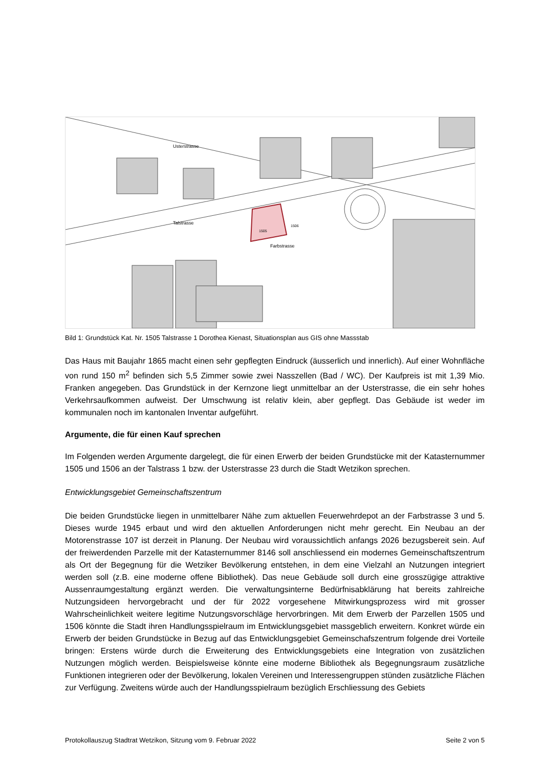Talstrasse
Farbstrasse
Usterstrasse
1505
1506
Bild 1: Grundstück Kat. Nr. 1505 Talstrasse 1 Dorothea Kienast, Situationsplan aus GIS ohne Massstab
Das Haus mit Baujahr 1865 macht einen sehr gepflegten Eindruck (äusserlich und innerlich). Auf einer Wohnfläche von rund 150 m<sup>2</sup> befinden sich 5,5 Zimmer sowie zwei Nasszellen (Bad / WC). Der Kaufpreis ist mit 1,39 Mio. Franken angegeben. Das Grundstück in der Kernzone liegt unmittelbar an der Usterstrasse, die ein sehr hohes Verkehrsaufkommen aufweist. Der Umschwung ist relativ klein, aber gepflegt. Das Gebäude ist weder im kommunalen noch im kantonalen Inventar aufgeführt.
Argumente, die für einen Kauf sprechen
Im Folgenden werden Argumente dargelegt, die für einen Erwerb der beiden Grundstücke mit der Katasternummer 1505 und 1506 an der Talstrass 1 bzw. der Usterstrasse 23 durch die Stadt Wetzikon sprechen.
Entwicklungsgebiet Gemeinschaftszentrum
Die beiden Grundstücke liegen in unmittelbarer Nähe zum aktuellen Feuerwehrdepot an der Farbstrasse 3 und 5. Dieses wurde 1945 erbaut und wird den aktuellen Anforderungen nicht mehr gerecht. Ein Neubau an der Motorenstrasse 107 ist derzeit in Planung. Der Neubau wird voraussichtlich anfangs 2026 bezugsbereit sein. Auf der freiwerdenden Parzelle mit der Katasternummer 8146 soll anschliessend ein modernes Gemeinschaftszentrum als Ort der Begegnung für die Wetziker Bevölkerung entstehen, in dem eine Vielzahl an Nutzungen integriert werden soll (z.B. eine moderne offene Bibliothek). Das neue Gebäude soll durch eine grosszügige attraktive Aussenraumgestaltung ergänzt werden. Die verwaltungsinterne Bedürfnisabklärung hat bereits zahlreiche Nutzungsideen hervorgebracht und der für 2022 vorgesehene Mitwirkungsprozess wird mit grosser Wahrscheinlichkeit weitere legitime Nutzungsvorschläge hervorbringen. Mit dem Erwerb der Parzellen 1505 und 1506 könnte die Stadt ihren Handlungsspielraum im Entwicklungsgebiet massgeblich erweitern. Konkret würde ein Erwerb der beiden Grundstücke in Bezug auf das Entwicklungsgebiet Gemeinschafszentrum folgende drei Vorteile bringen: Erstens würde durch die Erweiterung des Entwicklungsgebiets eine Integration von zusätzlichen Nutzungen möglich werden. Beispielsweise könnte eine moderne Bibliothek als Begegnungsraum zusätzliche Funktionen integrieren oder der Bevölkerung, lokalen Vereinen und Interessengruppen stünden zusätzliche Flächen zur Verfügung. Zweitens würde auch der Handlungsspielraum bezüglich Erschliessung des Gebiets
Protokollauszug Stadtrat Wetzikon, Sitzung vom 9. Februar 2022 Seite 2 von 5